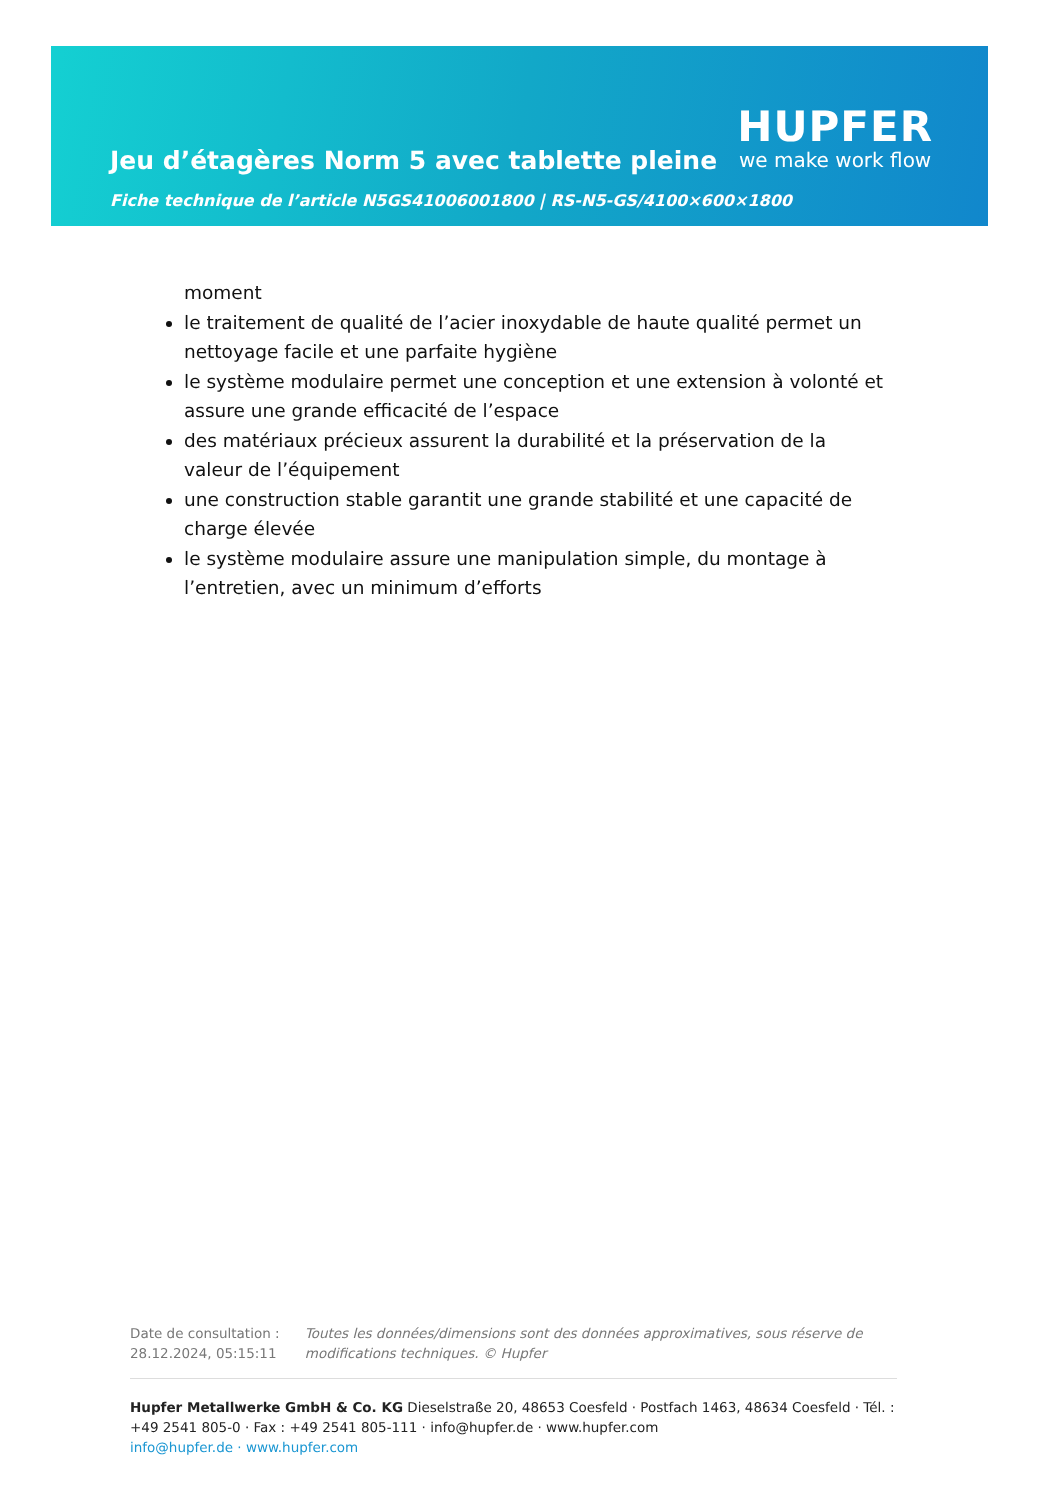Jeu d’étagères Norm 5 avec tablette pleine
HUPFER
we make work flow
Fiche technique de l’article N5GS41006001800 | RS-N5-GS/4100×600×1800
moment
le traitement de qualité de l’acier inoxydable de haute qualité permet un nettoyage facile et une parfaite hygiène
le système modulaire permet une conception et une extension à volonté et assure une grande efficacité de l’espace
des matériaux précieux assurent la durabilité et la préservation de la valeur de l’équipement
une construction stable garantit une grande stabilité et une capacité de charge élevée
le système modulaire assure une manipulation simple, du montage à l’entretien, avec un minimum d’efforts
Date de consultation : 28.12.2024, 05:15:11
Toutes les données/dimensions sont des données approximatives, sous réserve de modifications techniques. © Hupfer
Hupfer Metallwerke GmbH & Co. KG Dieselstraße 20, 48653 Coesfeld · Postfach 1463, 48634 Coesfeld · Tél. : +49 2541 805-0 · Fax : +49 2541 805-111 · info@hupfer.de · www.hupfer.com
info@hupfer.de · www.hupfer.com